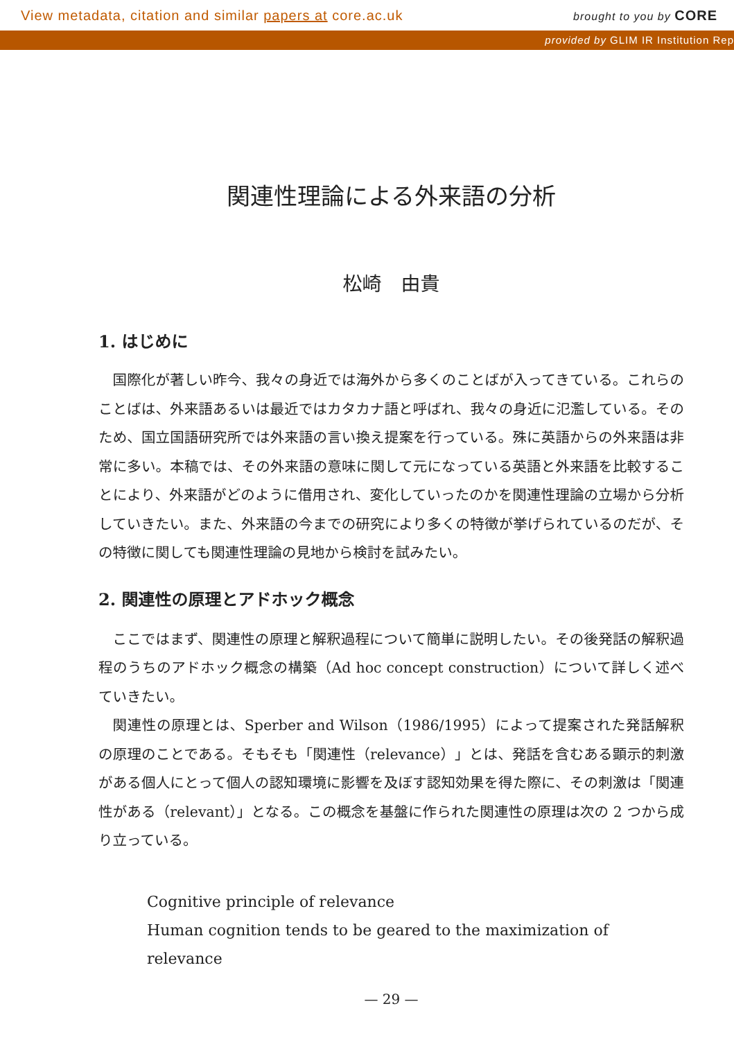View metadata, citation and similar papers at core.ac.uk brought to you by CORE
provided by GLIM IR Institution Rep
関連性理論による外来語の分析
松崎　由貴
1. はじめに
国際化が著しい昨今、我々の身近では海外から多くのことばが入ってきている。これらのことばは、外来語あるいは最近ではカタカナ語と呼ばれ、我々の身近に氾濫している。そのため、国立国語研究所では外来語の言い換え提案を行っている。殊に英語からの外来語は非常に多い。本稿では、その外来語の意味に関して元になっている英語と外来語を比較することにより、外来語がどのように借用され、変化していったのかを関連性理論の立場から分析していきたい。また、外来語の今までの研究により多くの特徴が挙げられているのだが、その特徴に関しても関連性理論の見地から検討を試みたい。
2. 関連性の原理とアドホック概念
ここではまず、関連性の原理と解釈過程について簡単に説明したい。その後発話の解釈過程のうちのアドホック概念の構築（Ad hoc concept construction）について詳しく述べていきたい。
関連性の原理とは、Sperber and Wilson（1986/1995）によって提案された発話解釈の原理のことである。そもそも「関連性（relevance）」とは、発話を含むある顕示的刺激がある個人にとって個人の認知環境に影響を及ぼす認知効果を得た際に、その刺激は「関連性がある（relevant）」となる。この概念を基盤に作られた関連性の原理は次の 2 つから成り立っている。
Cognitive principle of relevance
Human cognition tends to be geared to the maximization of relevance
— 29 —